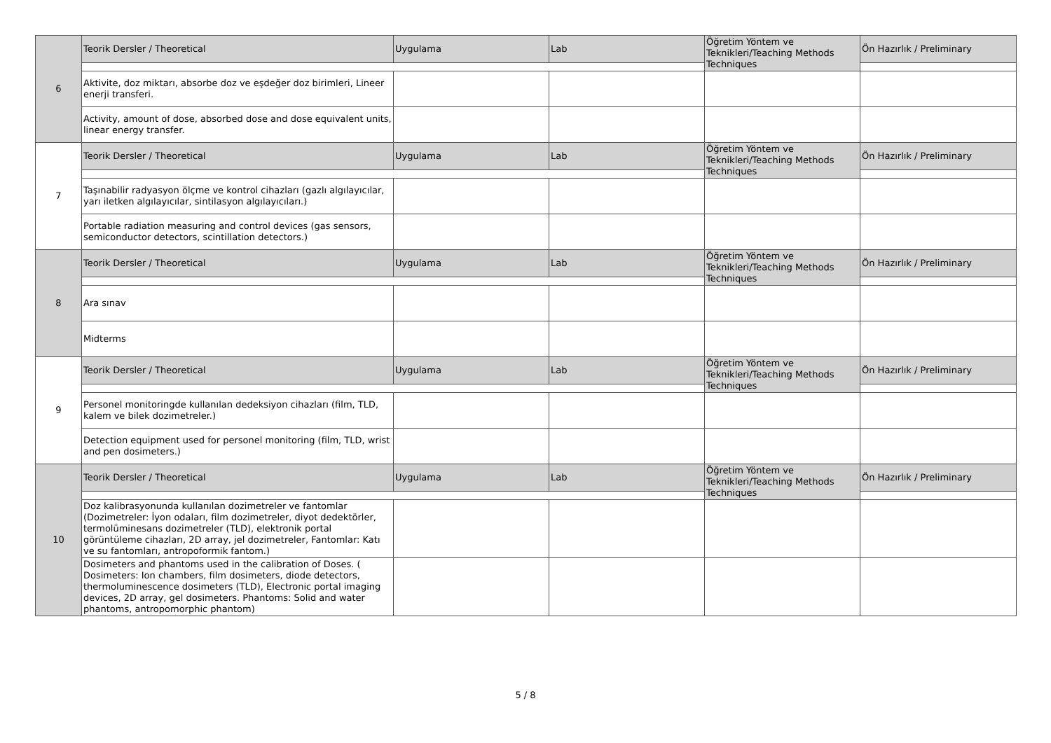| 6 | Teorik Dersler / Theoretical | Uygulama | Lab | Öğretim Yöntem ve Teknikleri/Teaching Methods Techniques | Ön Hazırlık / Preliminary |
| | Aktivite, doz miktarı, absorbe doz ve eşdeğer doz birimleri, Lineer enerji transferi. | | | | |
| | Activity, amount of dose, absorbed dose and dose equivalent units, linear energy transfer. | | | | |
| 7 | Teorik Dersler / Theoretical | Uygulama | Lab | Öğretim Yöntem ve Teknikleri/Teaching Methods Techniques | Ön Hazırlık / Preliminary |
| | Taşınabilir radyasyon ölçme ve kontrol cihazları (gazlı algılayıcılar, yarı iletken algılayıcılar, sintilasyon algılayıcıları.) | | | | |
| | Portable radiation measuring and control devices (gas sensors, semiconductor detectors, scintillation detectors.) | | | | |
| 8 | Teorik Dersler / Theoretical | Uygulama | Lab | Öğretim Yöntem ve Teknikleri/Teaching Methods Techniques | Ön Hazırlık / Preliminary |
| | Ara sınav | | | | |
| | Midterms | | | | |
| 9 | Teorik Dersler / Theoretical | Uygulama | Lab | Öğretim Yöntem ve Teknikleri/Teaching Methods Techniques | Ön Hazırlık / Preliminary |
| | Personel monitoringde kullanılan dedeksiyon cihazları (film, TLD, kalem ve bilek dozimetreler.) | | | | |
| | Detection equipment used for personel monitoring (film, TLD, wrist and pen dosimeters.) | | | | |
| 10 | Teorik Dersler / Theoretical | Uygulama | Lab | Öğretim Yöntem ve Teknikleri/Teaching Methods Techniques | Ön Hazırlık / Preliminary |
| | Doz kalibrasyonunda kullanılan dozimetreler ve fantomlar (Dozimetreler: İyon odaları, film dozimetreler, diyot dedektörler, termolüminesans dozimetreler (TLD), elektronik portal görüntüleme cihazları, 2D array, jel dozimetreler, Fantomlar: Katı ve su fantomları, antropoformik fantom.) | | | | |
| | Dosimeters and phantoms used in the calibration of Doses. ( Dosimeters: Ion chambers, film dosimeters, diode detectors, thermoluminescence dosimeters (TLD), Electronic portal imaging devices, 2D array, gel dosimeters. Phantoms: Solid and water phantoms, antropomorphic phantom) | | | | |
5 / 8